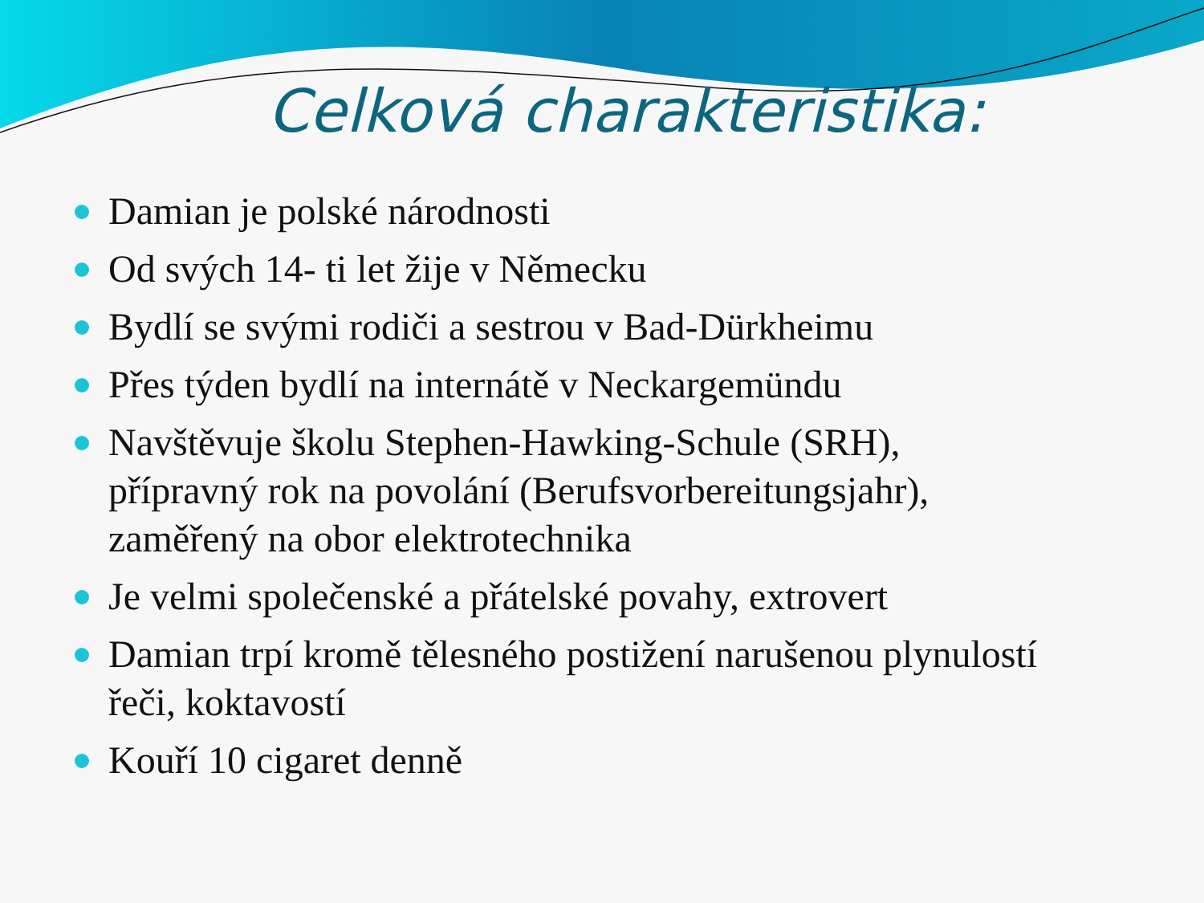Celková charakteristika:
Damian je polské národnosti
Od svých 14- ti let žije v Německu
Bydlí se svými rodiči a sestrou v Bad-Dürkheimu
Přes týden bydlí na internátě v Neckargemündu
Navštěvuje školu Stephen-Hawking-Schule (SRH), přípravný rok na povolání (Berufsvorbereitungsjahr), zaměřený na obor elektrotechnika
Je velmi společenské a přátelské povahy, extrovert
Damian trpí kromě tělesného postižení narušenou plynulostí řeči, koktavostí
Kouří 10 cigaret denně